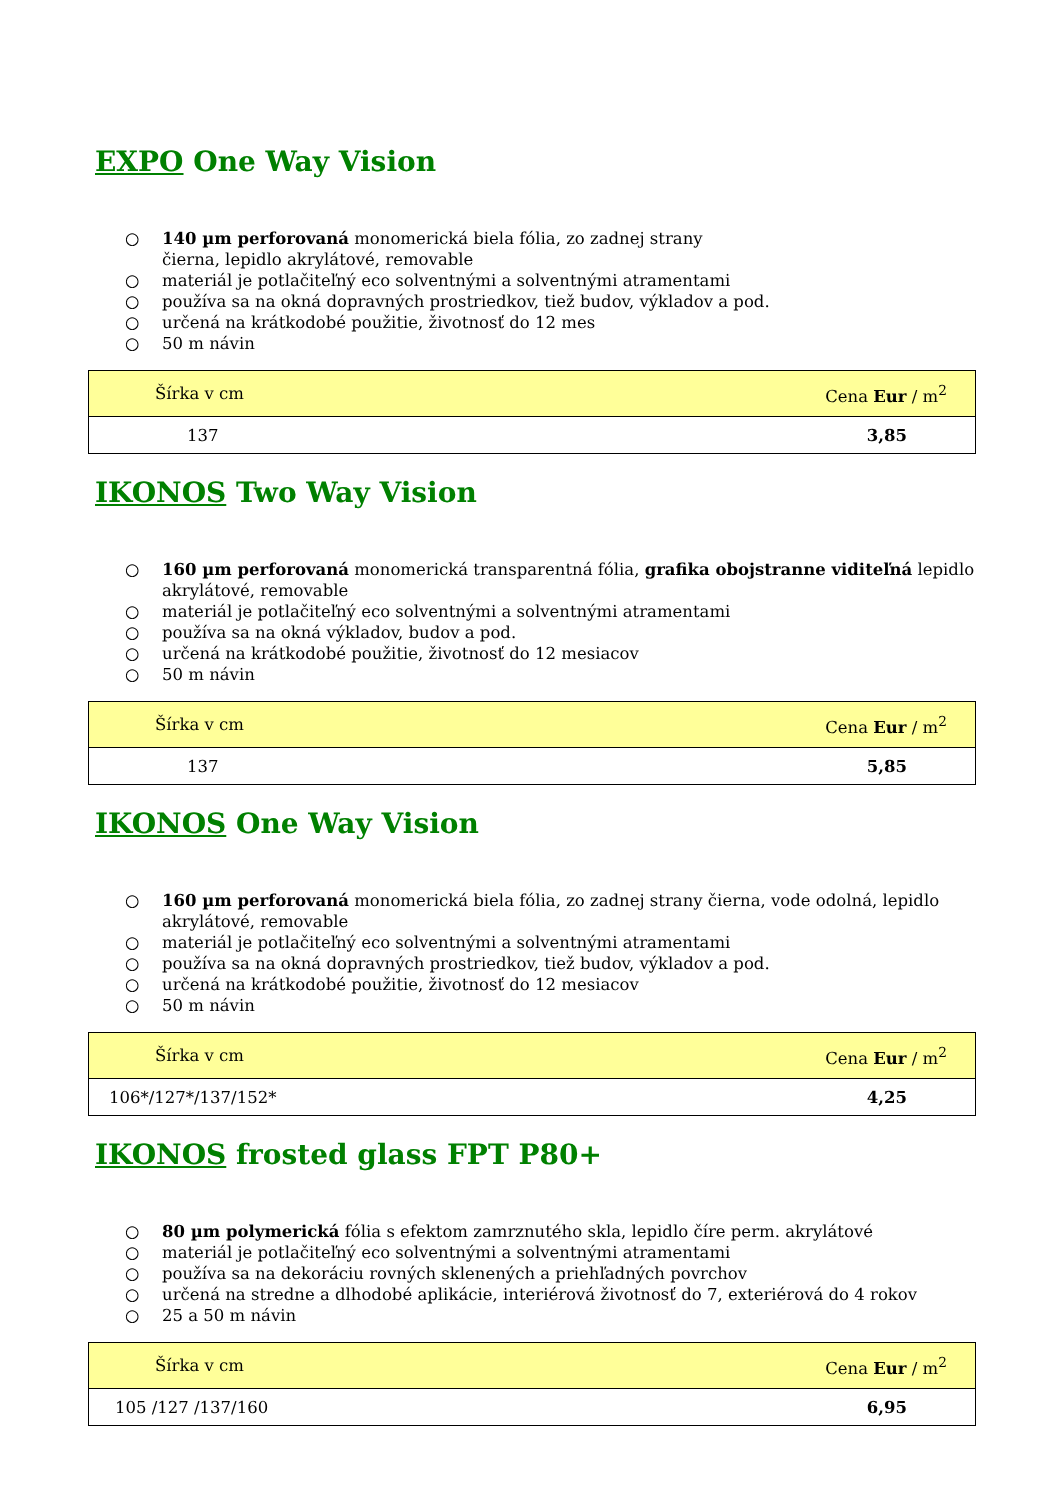EXPO One Way Vision
○ 140 µm perforovaná monomerická biela fólia, zo zadnej strany
čierna, lepidlo akrylátové, removable
○ materiál je potlačiteľný eco solventnými a solventnými atramentami
○ používa sa na okná dopravných prostriedkov, tiež budov, výkladov a pod.
○ určená na krátkodobé použitie, životnosť do 12 mes
○ 50 m návin
| Šírka v cm | Cena Eur / m<sup>2</sup> |
| --- | --- |
| 137 | 3,85 |
IKONOS Two Way Vision
○ 160 µm perforovaná monomerická transparentná fólia, grafika obojstranne viditeľná lepidlo akrylátové, removable
○ materiál je potlačiteľný eco solventnými a solventnými atramentami
○ používa sa na okná výkladov, budov a pod.
○ určená na krátkodobé použitie, životnosť do 12 mesiacov
○ 50 m návin
| Šírka v cm | Cena Eur / m<sup>2</sup> |
| --- | --- |
| 137 | 5,85 |
IKONOS One Way Vision
○ 160 µm perforovaná monomerická biela fólia, zo zadnej strany čierna, vode odolná, lepidlo akrylátové, removable
○ materiál je potlačiteľný eco solventnými a solventnými atramentami
○ používa sa na okná dopravných prostriedkov, tiež budov, výkladov a pod.
○ určená na krátkodobé použitie, životnosť do 12 mesiacov
○ 50 m návin
| Šírka v cm | Cena Eur / m<sup>2</sup> |
| --- | --- |
| 106*/127*/137/152* | 4,25 |
IKONOS frosted glass FPT P80+
○ 80 µm polymerická fólia s efektom zamrznutého skla, lepidlo číre perm. akrylátové
○ materiál je potlačiteľný eco solventnými a solventnými atramentami
○ používa sa na dekoráciu rovných sklenených a priehľadných povrchov
○ určená na stredne a dlhodobé aplikácie, interiérová životnosť do 7, exteriérová do 4 rokov
○ 25 a 50 m návin
| Šírka v cm | Cena Eur / m<sup>2</sup> |
| --- | --- |
| 105 /127 /137/160 | 6,95 |